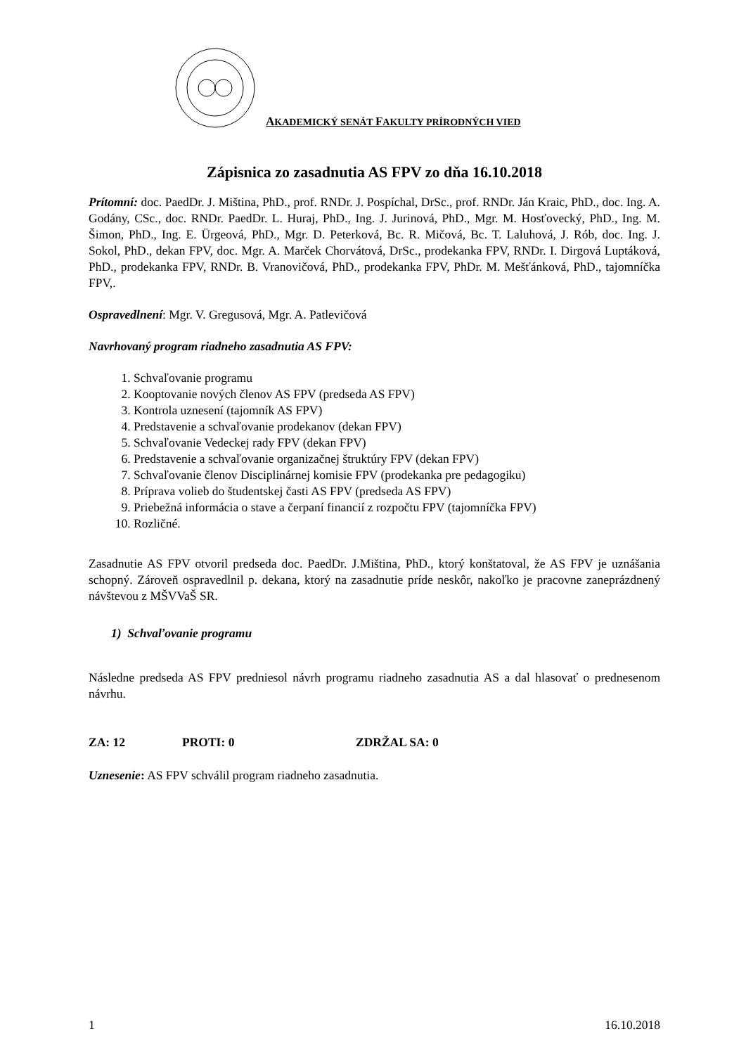AKADEMICKÝ SENÁT FAKULTY PRÍRODNÝCH VIED
Zápisnica zo zasadnutia AS FPV zo dňa 16.10.2018
Prítomní: doc. PaedDr. J. Miština, PhD., prof. RNDr. J. Pospíchal, DrSc., prof. RNDr. Ján Kraic, PhD., doc. Ing. A. Godány, CSc., doc. RNDr. PaedDr. L. Huraj, PhD., Ing. J. Jurinová, PhD., Mgr. M. Hosťovecký, PhD., Ing. M. Šimon, PhD., Ing. E. Ürgeová, PhD., Mgr. D. Peterková, Bc. R. Mičová, Bc. T. Laluhová, J. Rób, doc. Ing. J. Sokol, PhD., dekan FPV, doc. Mgr. A. Marček Chorvátová, DrSc., prodekanka FPV, RNDr. I. Dirgová Luptáková, PhD., prodekanka FPV, RNDr. B. Vranovičová, PhD., prodekanka FPV, PhDr. M. Mešťánková, PhD., tajomníčka FPV,.
Ospravedlnení: Mgr. V. Gregusová, Mgr. A. Patlevičová
Navrhovaný program riadneho zasadnutia AS FPV:
1. Schvaľovanie programu
2. Kooptovanie nových členov AS FPV (predseda AS FPV)
3. Kontrola uznesení (tajomník AS FPV)
4. Predstavenie a schvaľovanie prodekanov (dekan FPV)
5. Schvaľovanie Vedeckej rady FPV (dekan FPV)
6. Predstavenie a schvaľovanie organizačnej štruktúry FPV (dekan FPV)
7. Schvaľovanie členov Disciplinárnej komisie FPV (prodekanka pre pedagogiku)
8. Príprava volieb do študentskej časti AS FPV (predseda AS FPV)
9. Priebežná informácia o stave a čerpaní financií z rozpočtu FPV (tajomníčka FPV)
10. Rozličné.
Zasadnutie AS FPV otvoril predseda doc. PaedDr. J.Miština, PhD., ktorý konštatoval, že AS FPV je uznášania schopný. Zároveň ospravedlnil p. dekana, ktorý na zasadnutie príde neskôr, nakoľko je pracovne zaneprázdnený návštevou z MŠVVaŠ SR.
1) Schvaľovanie programu
Následne predseda AS FPV predniesol návrh programu riadneho zasadnutia AS a dal hlasovať o prednesenom návrhu.
ZA: 12 PROTI: 0 ZDRŽAL SA: 0
Uznesenie: AS FPV schválil program riadneho zasadnutia.
1 16.10.2018